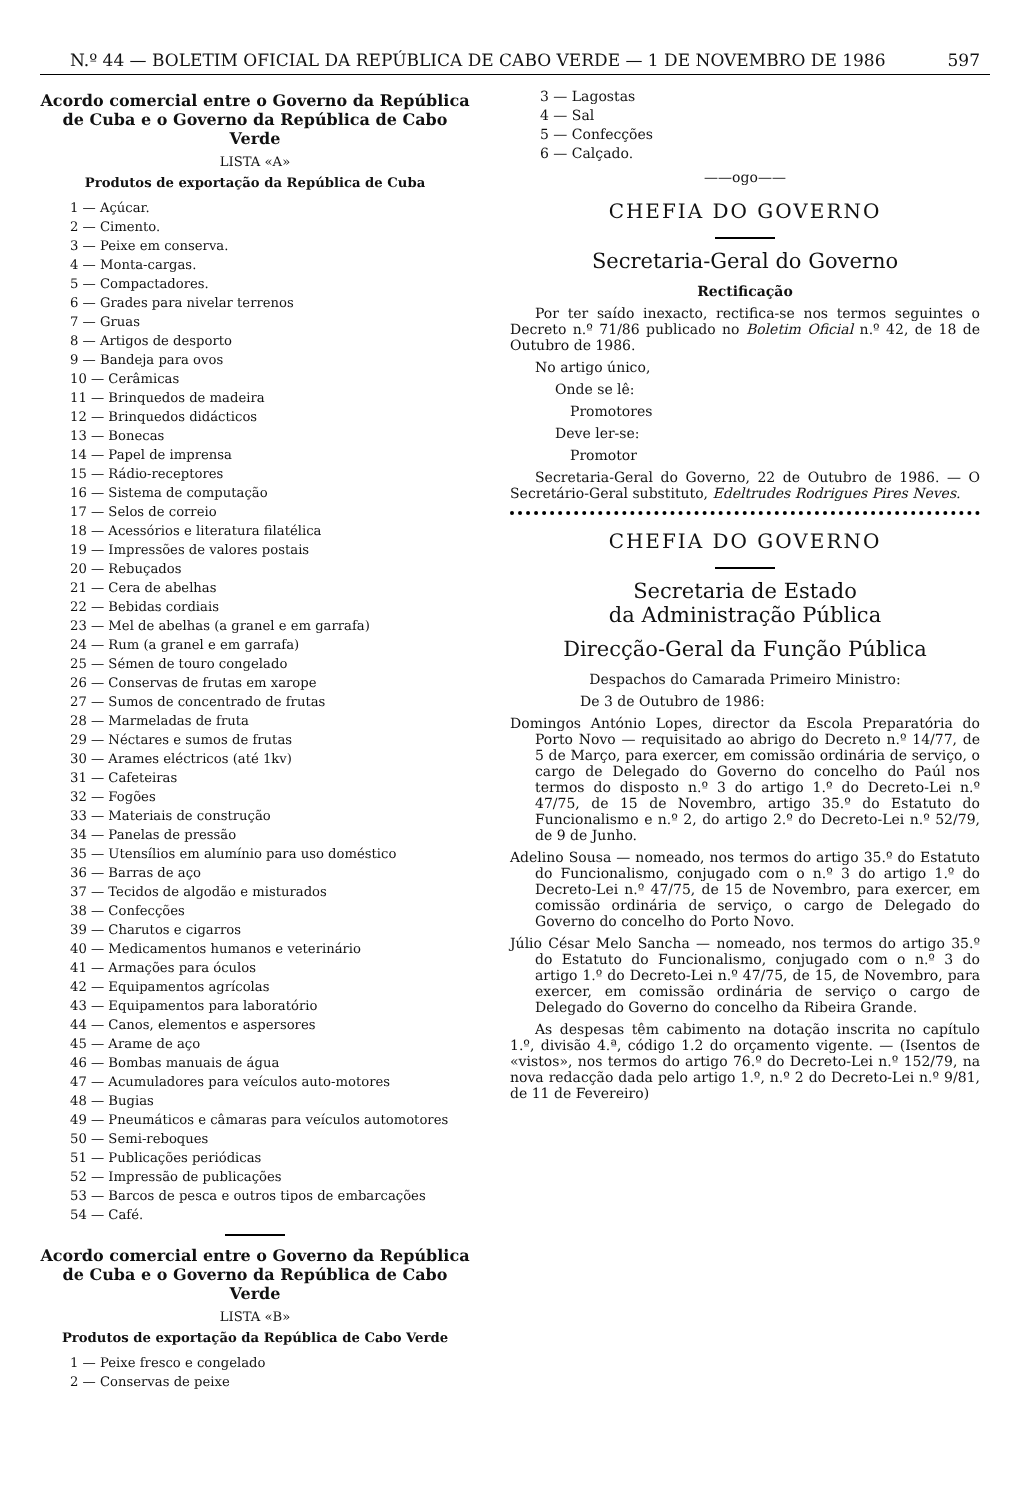N.º 44 — BOLETIM OFICIAL DA REPÚBLICA DE CABO VERDE — 1 DE NOVEMBRO DE 1986 597
Acordo comercial entre o Governo da República de Cuba e o Governo da República de Cabo Verde
LISTA «A»
Produtos de exportação da República de Cuba
1 — Açúcar.
2 — Cimento.
3 — Peixe em conserva.
4 — Monta-cargas.
5 — Compactadores.
6 — Grades para nivelar terrenos
7 — Gruas
8 — Artigos de desporto
9 — Bandeja para ovos
10 — Cerâmicas
11 — Brinquedos de madeira
12 — Brinquedos didácticos
13 — Bonecas
14 — Papel de imprensa
15 — Rádio-receptores
16 — Sistema de computação
17 — Selos de correio
18 — Acessórios e literatura filatélica
19 — Impressões de valores postais
20 — Rebuçados
21 — Cera de abelhas
22 — Bebidas cordiais
23 — Mel de abelhas (a granel e em garrafa)
24 — Rum (a granel e em garrafa)
25 — Sémen de touro congelado
26 — Conservas de frutas em xarope
27 — Sumos de concentrado de frutas
28 — Marmeladas de fruta
29 — Néctares e sumos de frutas
30 — Arames eléctricos (até 1kv)
31 — Cafeteiras
32 — Fogões
33 — Materiais de construção
34 — Panelas de pressão
35 — Utensílios em alumínio para uso doméstico
36 — Barras de aço
37 — Tecidos de algodão e misturados
38 — Confecções
39 — Charutos e cigarros
40 — Medicamentos humanos e veterinário
41 — Armações para óculos
42 — Equipamentos agrícolas
43 — Equipamentos para laboratório
44 — Canos, elementos e aspersores
45 — Arame de aço
46 — Bombas manuais de água
47 — Acumuladores para veículos auto-motores
48 — Bugias
49 — Pneumáticos e câmaras para veículos automotores
50 — Semi-reboques
51 — Publicações periódicas
52 — Impressão de publicações
53 — Barcos de pesca e outros tipos de embarcações
54 — Café.
Acordo comercial entre o Governo da República de Cuba e o Governo da República de Cabo Verde
LISTA «B»
Produtos de exportação da República de Cabo Verde
1 — Peixe fresco e congelado
2 — Conservas de peixe
3 — Lagostas
4 — Sal
5 — Confecções
6 — Calçado.
——ogo——
CHEFIA DO GOVERNO
Secretaria-Geral do Governo
Rectificação
Por ter saído inexacto, rectifica-se nos termos seguintes o Decreto n.º 71/86 publicado no Boletim Oficial n.º 42, de 18 de Outubro de 1986.
No artigo único,
Onde se lê:
Promotores
Deve ler-se:
Promotor
Secretaria-Geral do Governo, 22 de Outubro de 1986. — O Secretário-Geral substituto, Edeltrudes Rodrigues Pires Neves.
CHEFIA DO GOVERNO
Secretaria de Estado
da Administração Pública
Direcção-Geral da Função Pública
Despachos do Camarada Primeiro Ministro:
De 3 de Outubro de 1986:
Domingos António Lopes, director da Escola Preparatória do Porto Novo — requisitado ao abrigo do Decreto n.º 14/77, de 5 de Março, para exercer, em comissão ordinária de serviço, o cargo de Delegado do Governo do concelho do Paúl nos termos do disposto n.º 3 do artigo 1.º do Decreto-Lei n.º 47/75, de 15 de Novembro, artigo 35.º do Estatuto do Funcionalismo e n.º 2, do artigo 2.º do Decreto-Lei n.º 52/79, de 9 de Junho.
Adelino Sousa — nomeado, nos termos do artigo 35.º do Estatuto do Funcionalismo, conjugado com o n.º 3 do artigo 1.º do Decreto-Lei n.º 47/75, de 15 de Novembro, para exercer, em comissão ordinária de serviço, o cargo de Delegado do Governo do concelho do Porto Novo.
Júlio César Melo Sancha — nomeado, nos termos do artigo 35.º do Estatuto do Funcionalismo, conjugado com o n.º 3 do artigo 1.º do Decreto-Lei n.º 47/75, de 15, de Novembro, para exercer, em comissão ordinária de serviço o cargo de Delegado do Governo do concelho da Ribeira Grande.
As despesas têm cabimento na dotação inscrita no capítulo 1.º, divisão 4.ª, código 1.2 do orçamento vigente. — (Isentos de «vistos», nos termos do artigo 76.º do Decreto-Lei n.º 152/79, na nova redacção dada pelo artigo 1.º, n.º 2 do Decreto-Lei n.º 9/81, de 11 de Fevereiro)